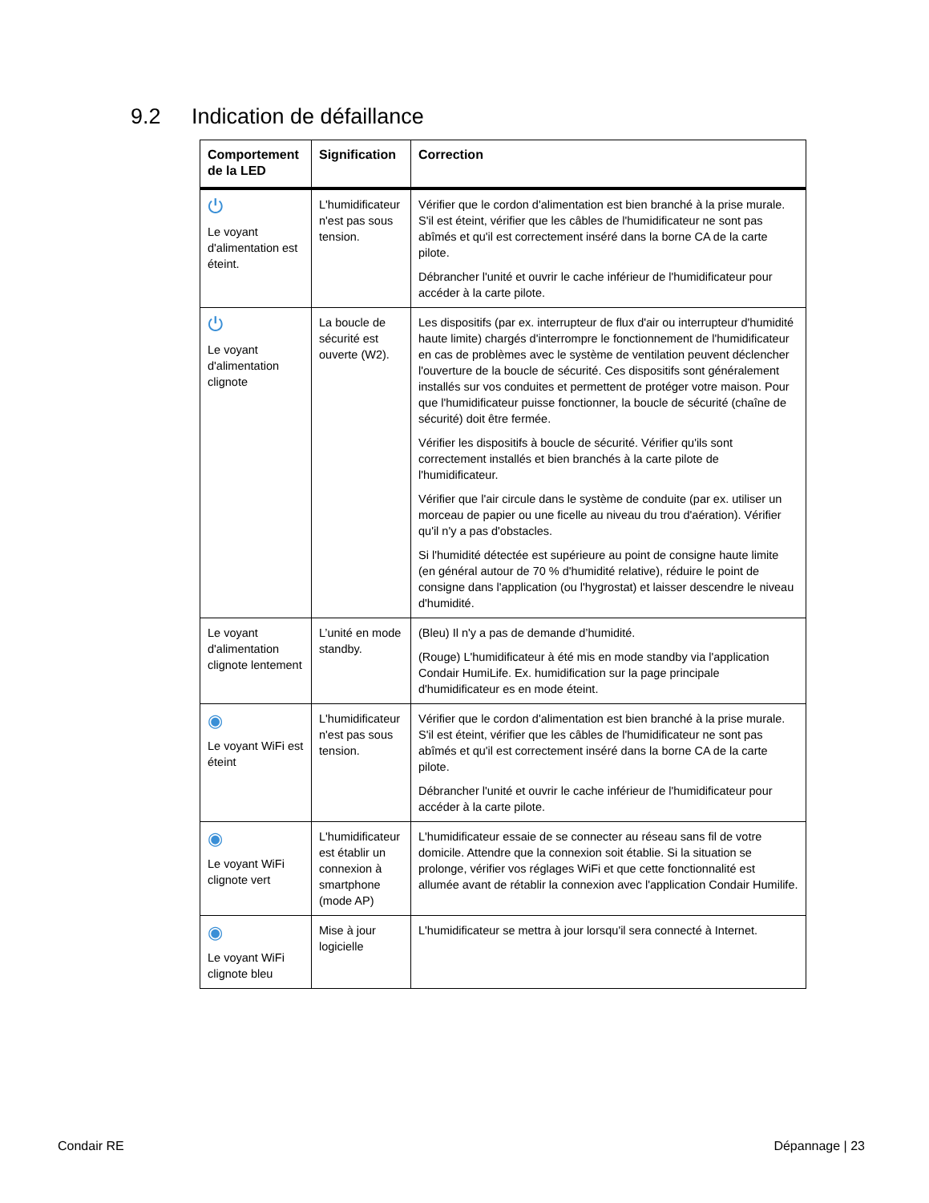9.2 Indication de défaillance
| Comportement de la LED | Signification | Correction |
| --- | --- | --- |
| ⏻ Le voyant d'alimentation est éteint. | L'humidificateur n'est pas sous tension. | Vérifier que le cordon d'alimentation est bien branché à la prise murale. S'il est éteint, vérifier que les câbles de l'humidificateur ne sont pas abîmés et qu'il est correctement inséré dans la borne CA de la carte pilote. Débrancher l'unité et ouvrir le cache inférieur de l'humidificateur pour accéder à la carte pilote. |
| ⏻ Le voyant d'alimentation clignote | La boucle de sécurité est ouverte (W2). | Les dispositifs (par ex. interrupteur de flux d'air ou interrupteur d'humidité haute limite) chargés d'interrompre le fonctionnement de l'humidificateur en cas de problèmes avec le système de ventilation peuvent déclencher l'ouverture de la boucle de sécurité. Ces dispositifs sont généralement installés sur vos conduites et permettent de protéger votre maison. Pour que l'humidificateur puisse fonctionner, la boucle de sécurité (chaîne de sécurité) doit être fermée. Vérifier les dispositifs à boucle de sécurité. Vérifier qu'ils sont correctement installés et bien branchés à la carte pilote de l'humidificateur. Vérifier que l'air circule dans le système de conduite (par ex. utiliser un morceau de papier ou une ficelle au niveau du trou d'aération). Vérifier qu'il n'y a pas d'obstacles. Si l'humidité détectée est supérieure au point de consigne haute limite (en général autour de 70 % d'humidité relative), réduire le point de consigne dans l'application (ou l'hygrostat) et laisser descendre le niveau d'humidité. |
| Le voyant d'alimentation clignote lentement | L’unité en mode standby. | (Bleu) Il n'y a pas de demande d’humidité. (Rouge) L'humidificateur à été mis en mode standby via l'application Condair HumiLife. Ex. humidification sur la page principale d'humidificateur es en mode éteint. |
| ◉ Le voyant WiFi est éteint | L'humidificateur n'est pas sous tension. | Vérifier que le cordon d'alimentation est bien branché à la prise murale. S'il est éteint, vérifier que les câbles de l'humidificateur ne sont pas abîmés et qu'il est correctement inséré dans la borne CA de la carte pilote. Débrancher l'unité et ouvrir le cache inférieur de l'humidificateur pour accéder à la carte pilote. |
| ◉ Le voyant WiFi clignote vert | L'humidificateur est établir un connexion à smartphone (mode AP) | L'humidificateur essaie de se connecter au réseau sans fil de votre domicile. Attendre que la connexion soit établie. Si la situation se prolonge, vérifier vos réglages WiFi et que cette fonctionnalité est allumée avant de rétablir la connexion avec l'application Condair Humilife. |
| ◉ Le voyant WiFi clignote bleu | Mise à jour logicielle | L'humidificateur se mettra à jour lorsqu'il sera connecté à Internet. |
Condair RE Dépannage | 23